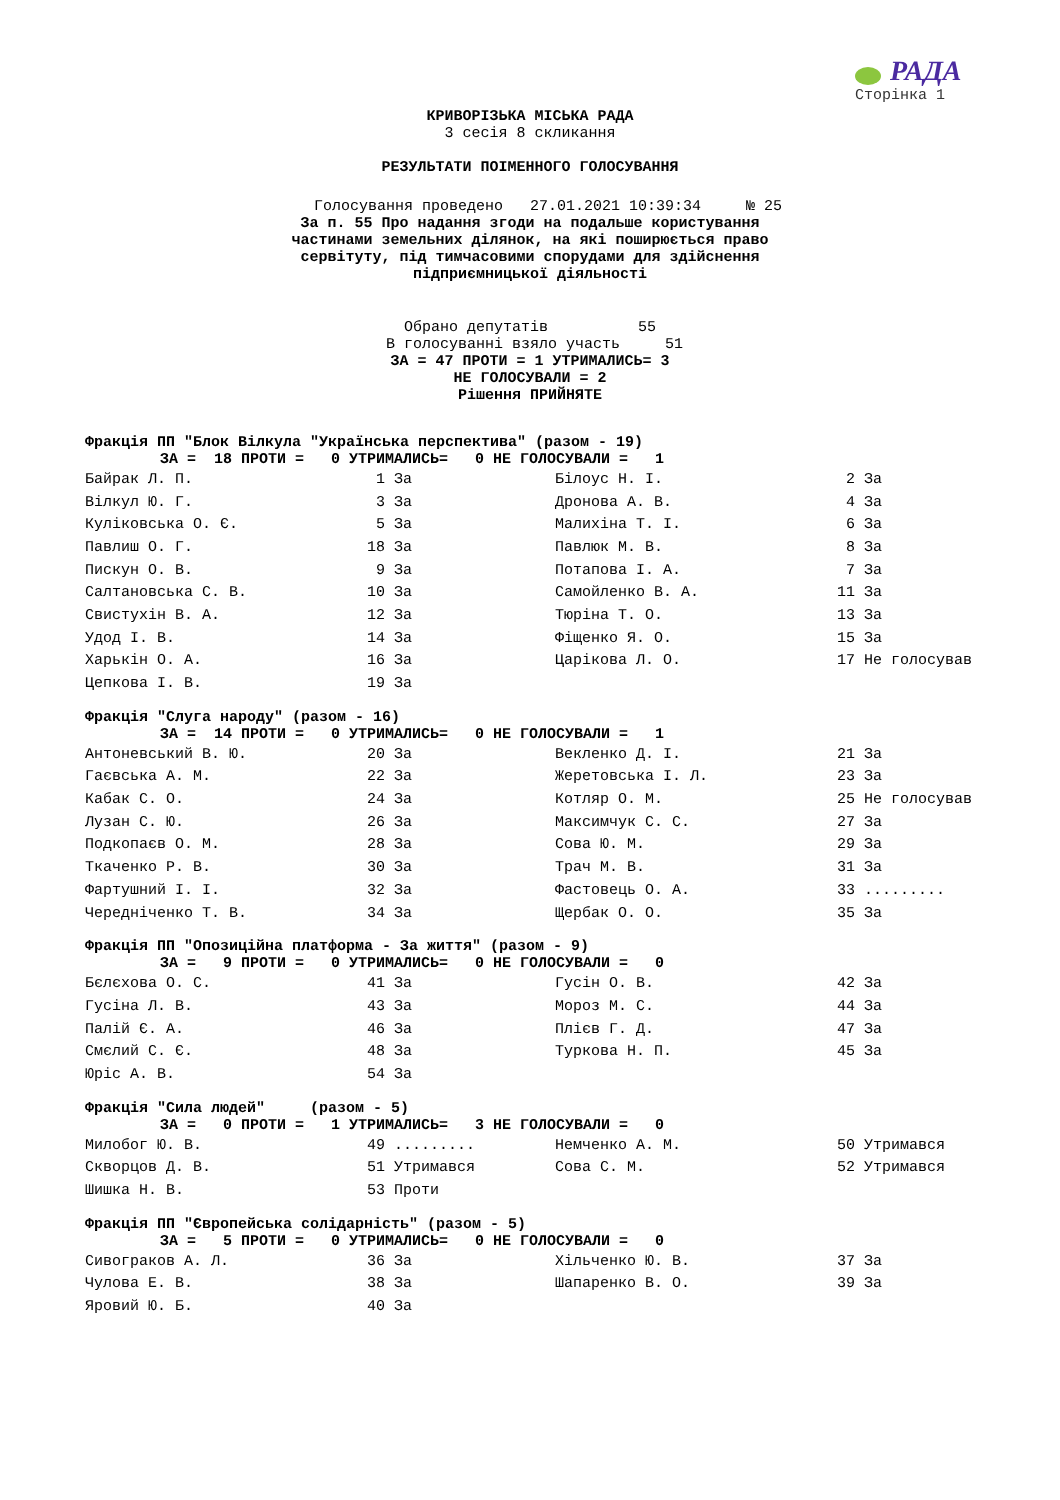РАДА
Сторінка 1
КРИВОРІЗЬКА МІСЬКА РАДА
3 сесія 8 скликання
РЕЗУЛЬТАТИ ПОІМЕННОГО ГОЛОСУВАННЯ
Голосування проведено 27.01.2021 10:39:34 № 25
За п. 55 Про надання згоди на подальше користування
частинами земельних ділянок, на які поширюється право
сервітуту, під тимчасовими спорудами для здійснення
підприємницької діяльності
Обрано депутатів 55 В голосуванні взяло участь 51
ЗА = 47 ПРОТИ = 1 УТРИМАЛИСЬ= 3
НЕ ГОЛОСУВАЛИ = 2
Рішення ПРИЙНЯТЕ
Фракція ПП "Блок Вілкула "Українська перспектива" (разом - 19)
ЗА = 18 ПРОТИ = 0 УТРИМАЛИСЬ= 0 НЕ ГОЛОСУВАЛИ = 1
| Байрак Л. П. | 1 | За | Білоус Н. І. | 2 | За |
| Вілкул Ю. Г. | 3 | За | Дронова А. В. | 4 | За |
| Куліковська О. Є. | 5 | За | Малихіна Т. І. | 6 | За |
| Павлиш О. Г. | 18 | За | Павлюк М. В. | 8 | За |
| Пискун О. В. | 9 | За | Потапова І. А. | 7 | За |
| Салтановська С. В. | 10 | За | Самойленко В. А. | 11 | За |
| Свистухін В. А. | 12 | За | Тюріна Т. О. | 13 | За |
| Удод І. В. | 14 | За | Фіщенко Я. О. | 15 | За |
| Харькін О. А. | 16 | За | Царікова Л. О. | 17 | Не голосував |
| Цепкова І. В. | 19 | За | | | |
Фракція "Слуга народу" (разом - 16)
ЗА = 14 ПРОТИ = 0 УТРИМАЛИСЬ= 0 НЕ ГОЛОСУВАЛИ = 1
| Антоневський В. Ю. | 20 | За | Векленко Д. І. | 21 | За |
| Гаєвська А. М. | 22 | За | Жеретовська І. Л. | 23 | За |
| Кабак С. О. | 24 | За | Котляр О. М. | 25 | Не голосував |
| Лузан С. Ю. | 26 | За | Максимчук С. С. | 27 | За |
| Подкопаєв О. М. | 28 | За | Сова Ю. М. | 29 | За |
| Ткаченко Р. В. | 30 | За | Трач М. В. | 31 | За |
| Фартушний І. І. | 32 | За | Фастовець О. А. | 33 | ......... |
| Чередніченко Т. В. | 34 | За | Щербак О. О. | 35 | За |
Фракція ПП "Опозиційна платформа - За життя" (разом - 9)
ЗА = 9 ПРОТИ = 0 УТРИМАЛИСЬ= 0 НЕ ГОЛОСУВАЛИ = 0
| Бєлєхова О. С. | 41 | За | Гусін О. В. | 42 | За |
| Гусіна Л. В. | 43 | За | Мороз М. С. | 44 | За |
| Палій Є. А. | 46 | За | Плієв Г. Д. | 47 | За |
| Смєлий С. Є. | 48 | За | Туркова Н. П. | 45 | За |
| Юріс А. В. | 54 | За | | | |
Фракція "Сила людей" (разом - 5)
ЗА = 0 ПРОТИ = 1 УТРИМАЛИСЬ= 3 НЕ ГОЛОСУВАЛИ = 0
| Милобог Ю. В. | 49 | ......... | Немченко А. М. | 50 | Утримався |
| Скворцов Д. В. | 51 | Утримався | Сова С. М. | 52 | Утримався |
| Шишка Н. В. | 53 | Проти | | | |
Фракція ПП "Європейська солідарність" (разом - 5)
ЗА = 5 ПРОТИ = 0 УТРИМАЛИСЬ= 0 НЕ ГОЛОСУВАЛИ = 0
| Сивограков А. Л. | 36 | За | Хільченко Ю. В. | 37 | За |
| Чулова Е. В. | 38 | За | Шапаренко В. О. | 39 | За |
| Яровий Ю. Б. | 40 | За | | | |